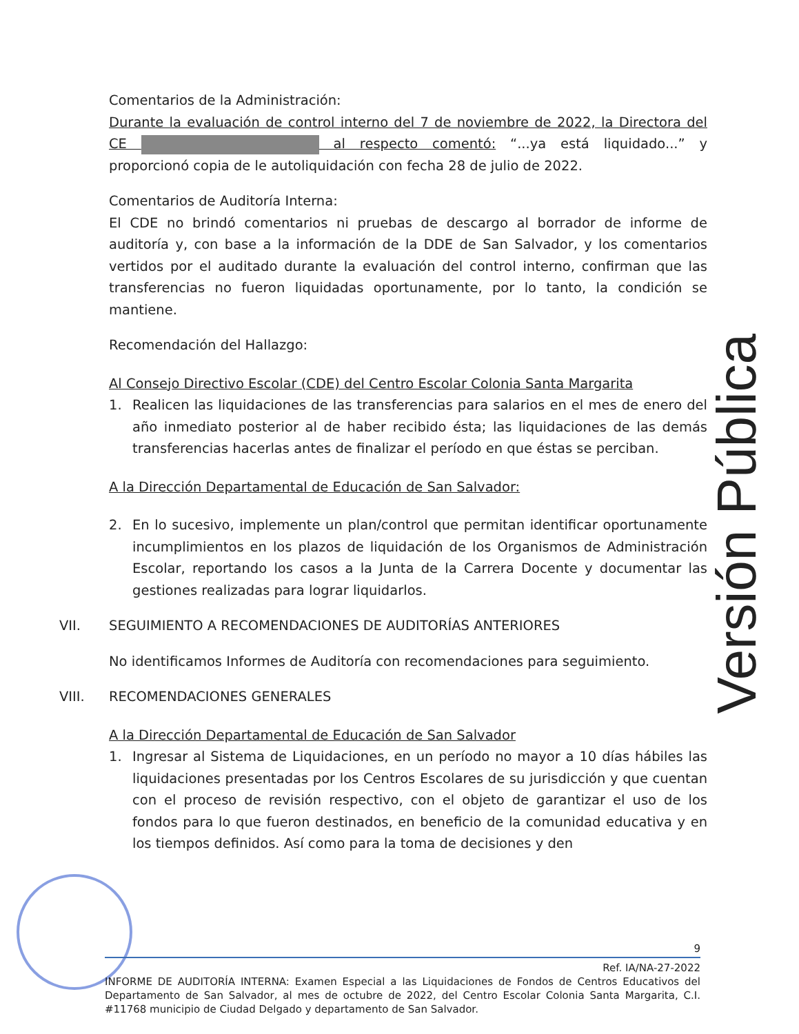Comentarios de la Administración:
Durante la evaluación de control interno del 7 de noviembre de 2022, la Directora del CE al respecto comentó: “...ya está liquidado...” y proporcionó copia de le autoliquidación con fecha 28 de julio de 2022.
Comentarios de Auditoría Interna:
El CDE no brindó comentarios ni pruebas de descargo al borrador de informe de auditoría y, con base a la información de la DDE de San Salvador, y los comentarios vertidos por el auditado durante la evaluación del control interno, confirman que las transferencias no fueron liquidadas oportunamente, por lo tanto, la condición se mantiene.
Recomendación del Hallazgo:
Al Consejo Directivo Escolar (CDE) del Centro Escolar Colonia Santa Margarita
1. Realicen las liquidaciones de las transferencias para salarios en el mes de enero del año inmediato posterior al de haber recibido ésta; las liquidaciones de las demás transferencias hacerlas antes de finalizar el período en que éstas se perciban.
A la Dirección Departamental de Educación de San Salvador:
2. En lo sucesivo, implemente un plan/control que permitan identificar oportunamente incumplimientos en los plazos de liquidación de los Organismos de Administración Escolar, reportando los casos a la Junta de la Carrera Docente y documentar las gestiones realizadas para lograr liquidarlos.
VII. SEGUIMIENTO A RECOMENDACIONES DE AUDITORÍAS ANTERIORES
No identificamos Informes de Auditoría con recomendaciones para seguimiento.
VIII. RECOMENDACIONES GENERALES
A la Dirección Departamental de Educación de San Salvador
1. Ingresar al Sistema de Liquidaciones, en un período no mayor a 10 días hábiles las liquidaciones presentadas por los Centros Escolares de su jurisdicción y que cuentan con el proceso de revisión respectivo, con el objeto de garantizar el uso de los fondos para lo que fueron destinados, en beneficio de la comunidad educativa y en los tiempos definidos. Así como para la toma de decisiones y den
Versión Pública
9
Ref. IA/NA-27-2022
INFORME DE AUDITORÍA INTERNA: Examen Especial a las Liquidaciones de Fondos de Centros Educativos del Departamento de San Salvador, al mes de octubre de 2022, del Centro Escolar Colonia Santa Margarita, C.I. #11768 municipio de Ciudad Delgado y departamento de San Salvador.